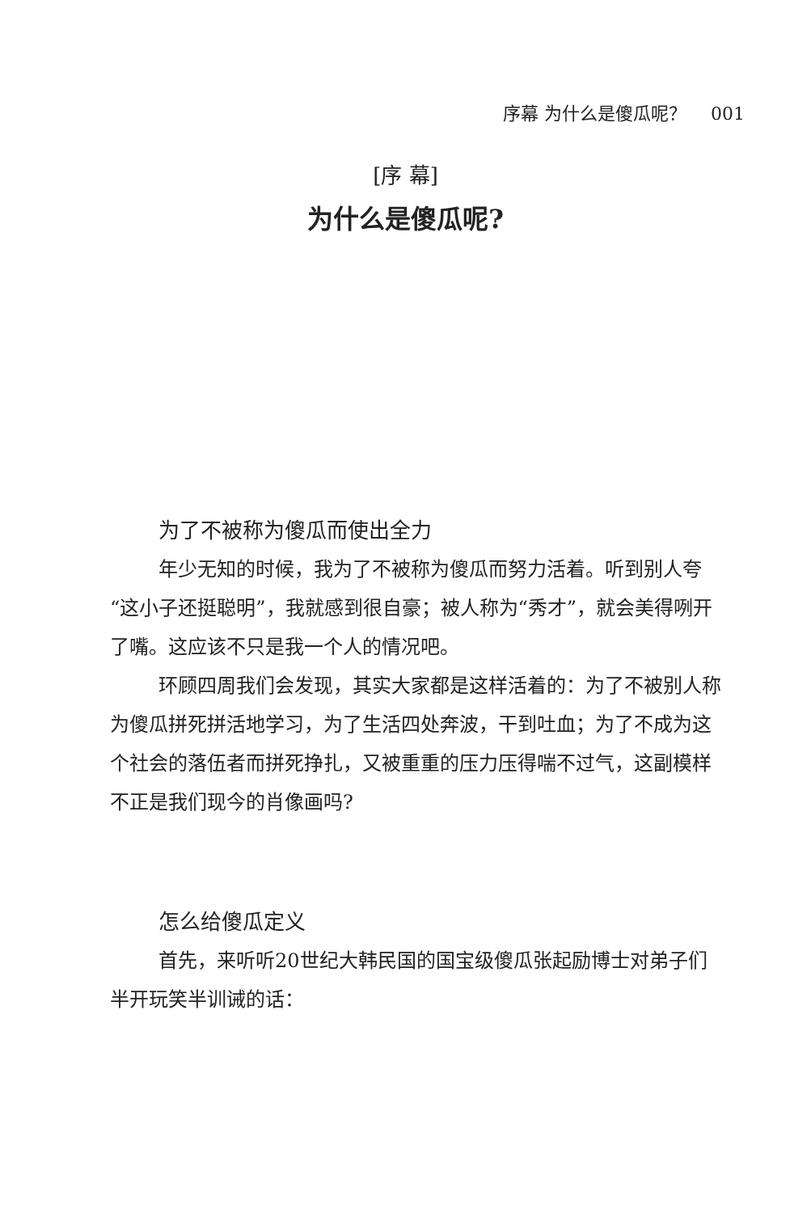序幕 为什么是傻瓜呢？ 001
[序 幕]
为什么是傻瓜呢?
为了不被称为傻瓜而使出全力
年少无知的时候，我为了不被称为傻瓜而努力活着。听到别人夸“这小子还挺聪明”，我就感到很自豪；被人称为“秀才”，就会美得咧开了嘴。这应该不只是我一个人的情况吧。
环顾四周我们会发现，其实大家都是这样活着的：为了不被别人称为傻瓜拼死拼活地学习，为了生活四处奔波，干到吐血；为了不成为这个社会的落伍者而拼死挣扎，又被重重的压力压得喘不过气，这副模样不正是我们现今的肖像画吗?
怎么给傻瓜定义
首先，来听听20世纪大韩民国的国宝级傻瓜张起励博士对弟子们半开玩笑半训诫的话：